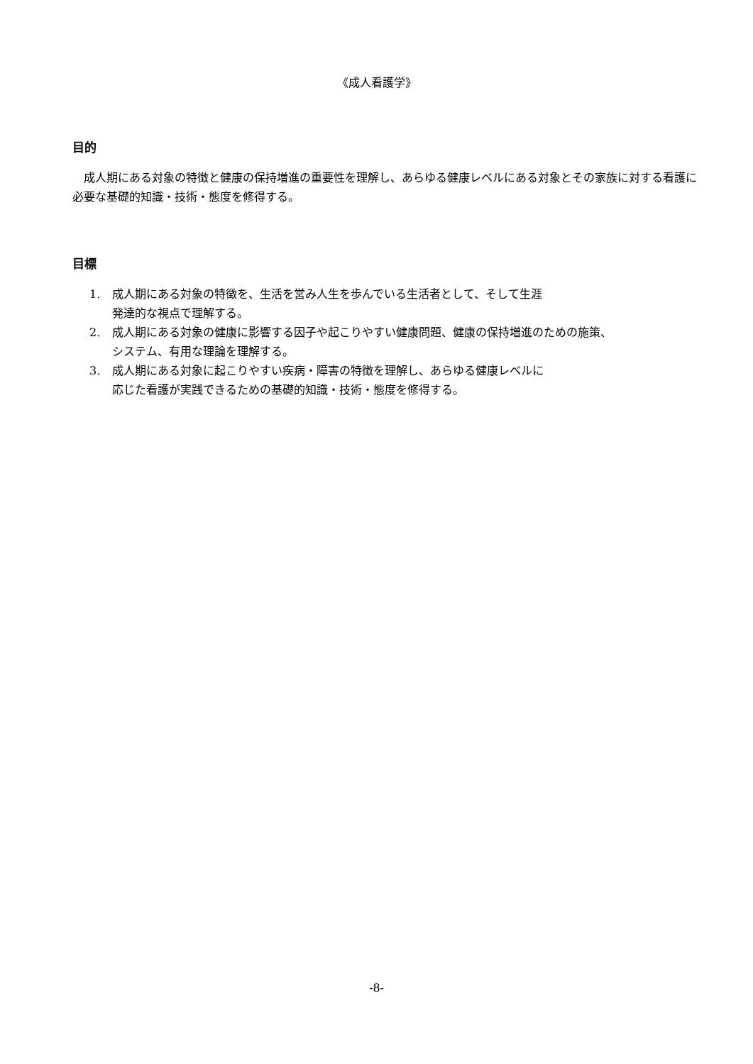《成人看護学》
目的
　成人期にある対象の特徴と健康の保持増進の重要性を理解し、あらゆる健康レベルにある対象とその家族に対する看護に必要な基礎的知識・技術・態度を修得する。
目標
1. 成人期にある対象の特徴を、生活を営み人生を歩んでいる生活者として、そして生涯
発達的な視点で理解する。
2. 成人期にある対象の健康に影響する因子や起こりやすい健康問題、健康の保持増進のための施策、
システム、有用な理論を理解する。
3. 成人期にある対象に起こりやすい疾病・障害の特徴を理解し、あらゆる健康レベルに
応じた看護が実践できるための基礎的知識・技術・態度を修得する。
-8-